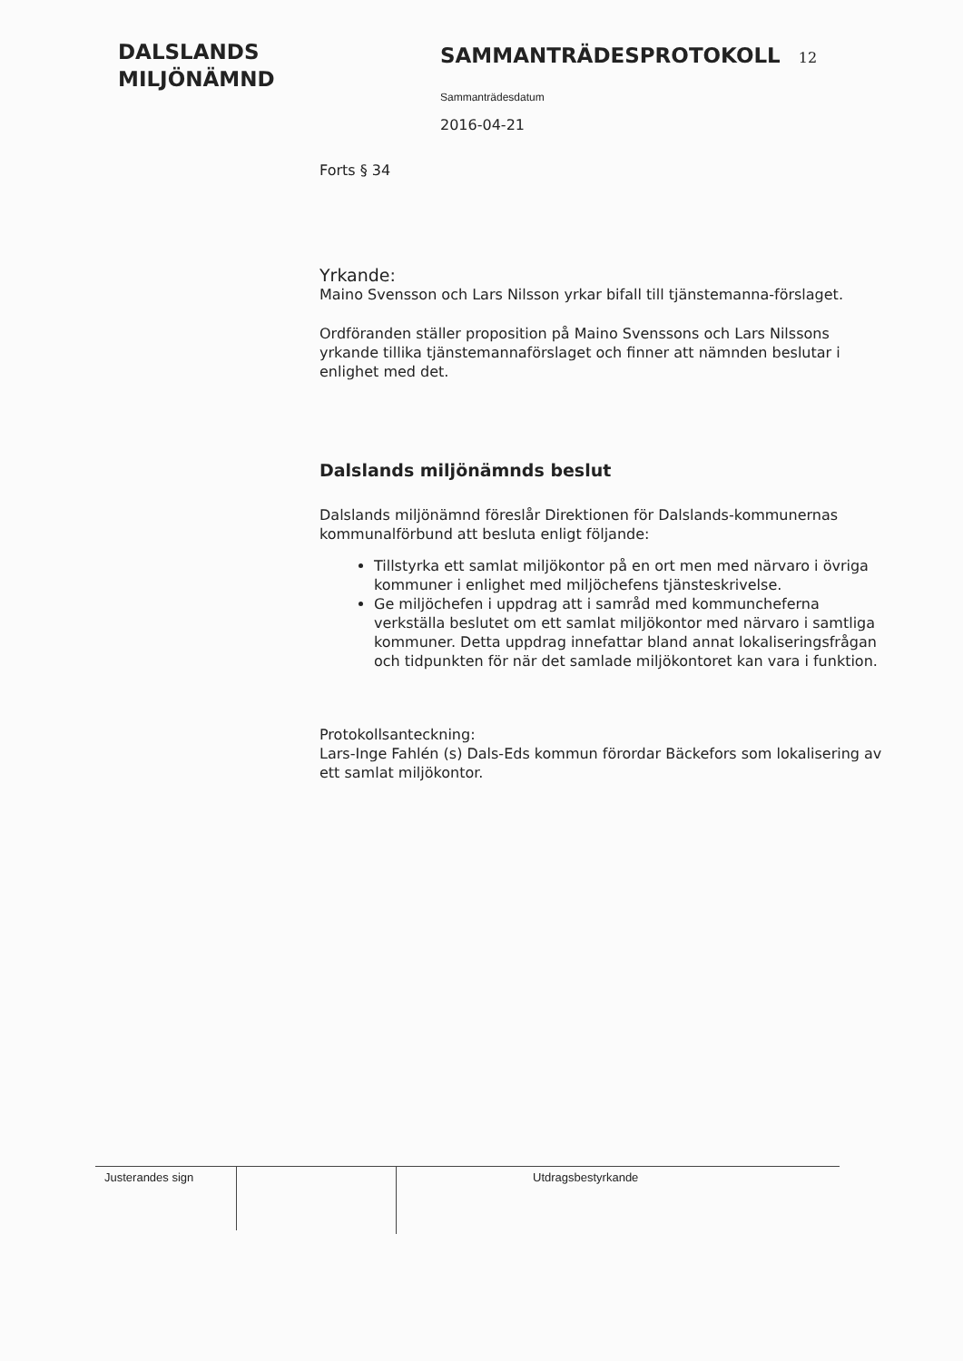DALSLANDS
MILJÖNÄMND
SAMMANTRÄDESPROTOKOLL 12
Sammanträdesdatum
2016-04-21
Forts § 34
Yrkande:
Maino Svensson och Lars Nilsson yrkar bifall till tjänstemanna-förslaget.
Ordföranden ställer proposition på Maino Svenssons och Lars Nilssons yrkande tillika tjänstemannaförslaget och finner att nämnden beslutar i enlighet med det.
Dalslands miljönämnds beslut
Dalslands miljönämnd föreslår Direktionen för Dalslands-kommunernas kommunalförbund att besluta enligt följande:
Tillstyrka ett samlat miljökontor på en ort men med närvaro i övriga kommuner i enlighet med miljöchefens tjänsteskrivelse.
Ge miljöchefen i uppdrag att i samråd med kommuncheferna verkställa beslutet om ett samlat miljökontor med närvaro i samtliga kommuner. Detta uppdrag innefattar bland annat lokaliseringsfrågan och tidpunkten för när det samlade miljökontoret kan vara i funktion.
Protokollsanteckning:
Lars-Inge Fahlén (s) Dals-Eds kommun förordar Bäckefors som lokalisering av ett samlat miljökontor.
Justerandes sign
Utdragsbestyrkande